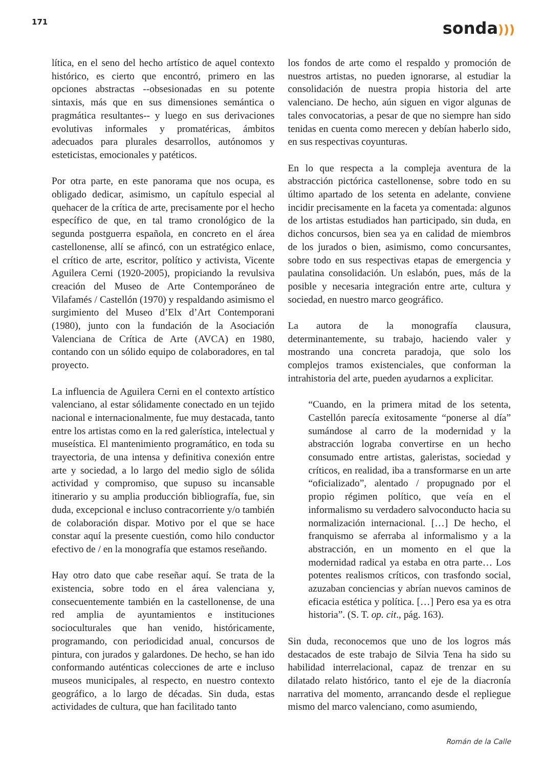171
sonda)))
lítica, en el seno del hecho artístico de aquel contexto histórico, es cierto que encontró, primero en las opciones abstractas --obsesionadas en su potente sintaxis, más que en sus dimensiones semántica o pragmática resultantes-- y luego en sus derivaciones evolutivas informales y promatéricas, ámbitos adecuados para plurales desarrollos, autónomos y esteticistas, emocionales y patéticos.
Por otra parte, en este panorama que nos ocupa, es obligado dedicar, asimismo, un capítulo especial al quehacer de la crítica de arte, precisamente por el hecho específico de que, en tal tramo cronológico de la segunda postguerra española, en concreto en el área castellonense, allí se afincó, con un estratégico enlace, el crítico de arte, escritor, político y activista, Vicente Aguilera Cerni (1920-2005), propiciando la revulsiva creación del Museo de Arte Contemporáneo de Vilafamés / Castellón (1970) y respaldando asimismo el surgimiento del Museo d’Elx d’Art Contemporani (1980), junto con la fundación de la Asociación Valenciana de Crítica de Arte (AVCA) en 1980, contando con un sólido equipo de colaboradores, en tal proyecto.
La influencia de Aguilera Cerni en el contexto artístico valenciano, al estar sólidamente conectado en un tejido nacional e internacionalmente, fue muy destacada, tanto entre los artistas como en la red galerística, intelectual y museística. El mantenimiento programático, en toda su trayectoria, de una intensa y definitiva conexión entre arte y sociedad, a lo largo del medio siglo de sólida actividad y compromiso, que supuso su incansable itinerario y su amplia producción bibliografía, fue, sin duda, excepcional e incluso contracorriente y/o también de colaboración dispar. Motivo por el que se hace constar aquí la presente cuestión, como hilo conductor efectivo de / en la monografía que estamos reseñando.
Hay otro dato que cabe reseñar aquí. Se trata de la existencia, sobre todo en el área valenciana y, consecuentemente también en la castellonense, de una red amplia de ayuntamientos e instituciones socioculturales que han venido, históricamente, programando, con periodicidad anual, concursos de pintura, con jurados y galardones. De hecho, se han ido conformando auténticas colecciones de arte e incluso museos municipales, al respecto, en nuestro contexto geográfico, a lo largo de décadas. Sin duda, estas actividades de cultura, que han facilitado tanto
los fondos de arte como el respaldo y promoción de nuestros artistas, no pueden ignorarse, al estudiar la consolidación de nuestra propia historia del arte valenciano. De hecho, aún siguen en vigor algunas de tales convocatorias, a pesar de que no siempre han sido tenidas en cuenta como merecen y debían haberlo sido, en sus respectivas coyunturas.
En lo que respecta a la compleja aventura de la abstracción pictórica castellonense, sobre todo en su último apartado de los setenta en adelante, conviene incidir precisamente en la faceta ya comentada: algunos de los artistas estudiados han participado, sin duda, en dichos concursos, bien sea ya en calidad de miembros de los jurados o bien, asimismo, como concursantes, sobre todo en sus respectivas etapas de emergencia y paulatina consolidación. Un eslabón, pues, más de la posible y necesaria integración entre arte, cultura y sociedad, en nuestro marco geográfico.
La autora de la monografía clausura, determinantemente, su trabajo, haciendo valer y mostrando una concreta paradoja, que solo los complejos tramos existenciales, que conforman la intrahistoria del arte, pueden ayudarnos a explicitar.
“Cuando, en la primera mitad de los setenta, Castellón parecía exitosamente “ponerse al día” sumándose al carro de la modernidad y la abstracción lograba convertirse en un hecho consumado entre artistas, galeristas, sociedad y críticos, en realidad, iba a transformarse en un arte “oficializado”, alentado / propugnado por el propio régimen político, que veía en el informalismo su verdadero salvoconducto hacia su normalización internacional. […] De hecho, el franquismo se aferraba al informalismo y a la abstracción, en un momento en el que la modernidad radical ya estaba en otra parte… Los potentes realismos críticos, con trasfondo social, azuzaban conciencias y abrían nuevos caminos de eficacia estética y política. […] Pero esa ya es otra historia”. (S. T. op. cit., pág. 163).
Sin duda, reconocemos que uno de los logros más destacados de este trabajo de Silvia Tena ha sido su habilidad interrelacional, capaz de trenzar en su dilatado relato histórico, tanto el eje de la diacronía narrativa del momento, arrancando desde el repliegue mismo del marco valenciano, como asumiendo,
Román de la Calle